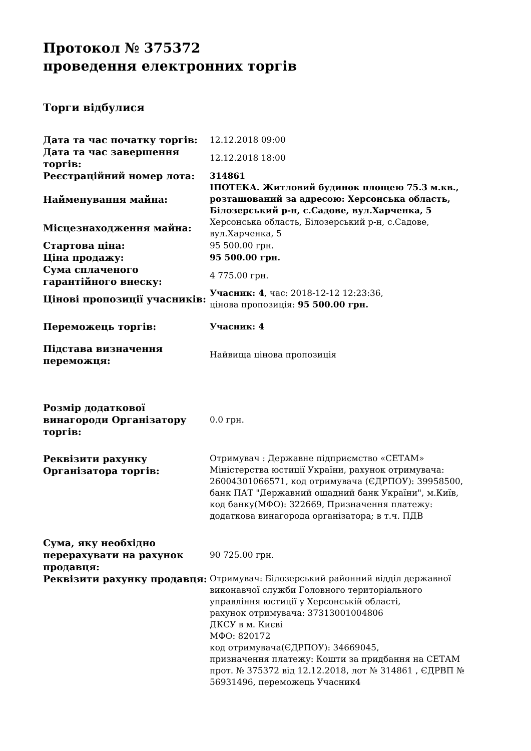Протокол № 375372
проведення електронних торгів
Торги відбулися
| Дата та час початку торгів: | 12.12.2018 09:00 |
| Дата та час завершення торгів: | 12.12.2018 18:00 |
| Реєстраційний номер лота: | 314861 |
| Найменування майна: | ІПОТЕКА. Житловий будинок площею 75.3 м.кв., розташований за адресою: Херсонська область, Білозерський р-н, с.Садове, вул.Харченка, 5 |
| Місцезнаходження майна: | Херсонська область, Білозерський р-н, с.Садове, вул.Харченка, 5 |
| Стартова ціна: | 95 500.00 грн. |
| Ціна продажу: | 95 500.00 грн. |
| Сума сплаченого гарантійного внеску: | 4 775.00 грн. |
| Цінові пропозиції учасників: | Учасник: 4 , час: 2018-12-12 12:23:36, цінова пропозиція: 95 500.00 грн. |
| Переможець торгів: | Учасник: 4 |
| Підстава визначення переможця: | Найвища цінова пропозиція |
| Розмір додаткової винагороди Організатору торгів: | 0.0 грн. |
| Реквізити рахунку Організатора торгів: | Отримувач : Державне підприємство «СЕТАМ» Міністерства юстиції України, рахунок отримувача: 26004301066571, код отримувача (ЄДРПОУ): 39958500, банк ПАТ "Державний ощадний банк України", м.Київ, код банку(МФО): 322669, Призначення платежу: додаткова винагорода організатора; в т.ч. ПДВ |
| Сума, яку необхідно перерахувати на рахунок продавця: | 90 725.00 грн. |
| Реквізити рахунку продавця: | Отримувач: Білозерський районний відділ державної виконавчої служби Головного територіального управління юстиції у Херсонській області, рахунок отримувача: 37313001004806 ДКСУ в м. Києві МФО: 820172 код отримувача(ЄДРПОУ): 34669045, призначення платежу: Кошти за придбання на СЕТАМ прот. № 375372 від 12.12.2018, лот № 314861 , ЄДРВП № 56931496, переможець Учасник4 |